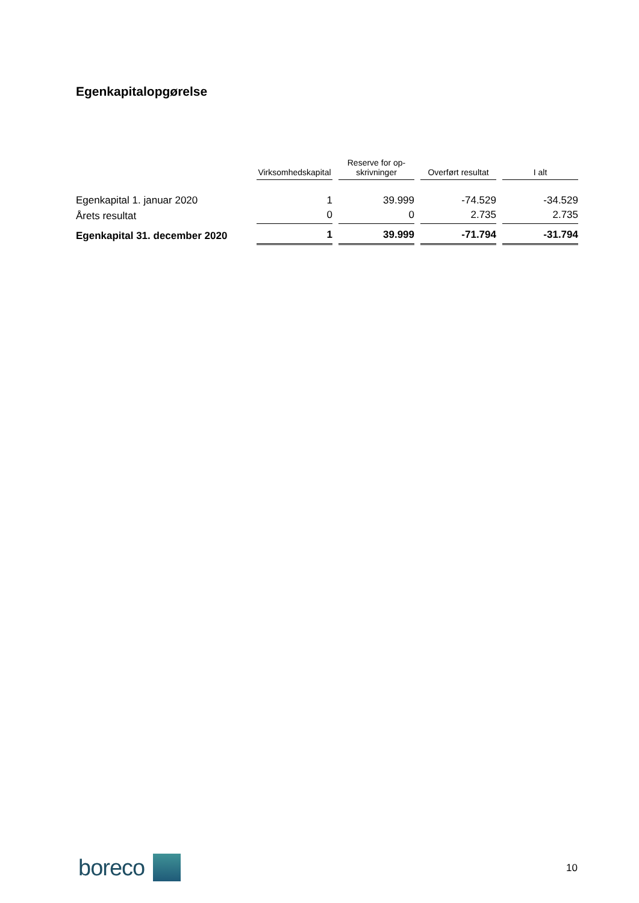Egenkapitalopgørelse
| | Virksomhedskapital | Reserve for op- skrivninger | Overført resultat | I alt |
| --- | --- | --- | --- | --- |
| Egenkapital 1. januar 2020 | 1 | 39.999 | -74.529 | -34.529 |
| Årets resultat | 0 | 0 | 2.735 | 2.735 |
| Egenkapital 31. december 2020 | 1 | 39.999 | -71.794 | -31.794 |
boreco
10